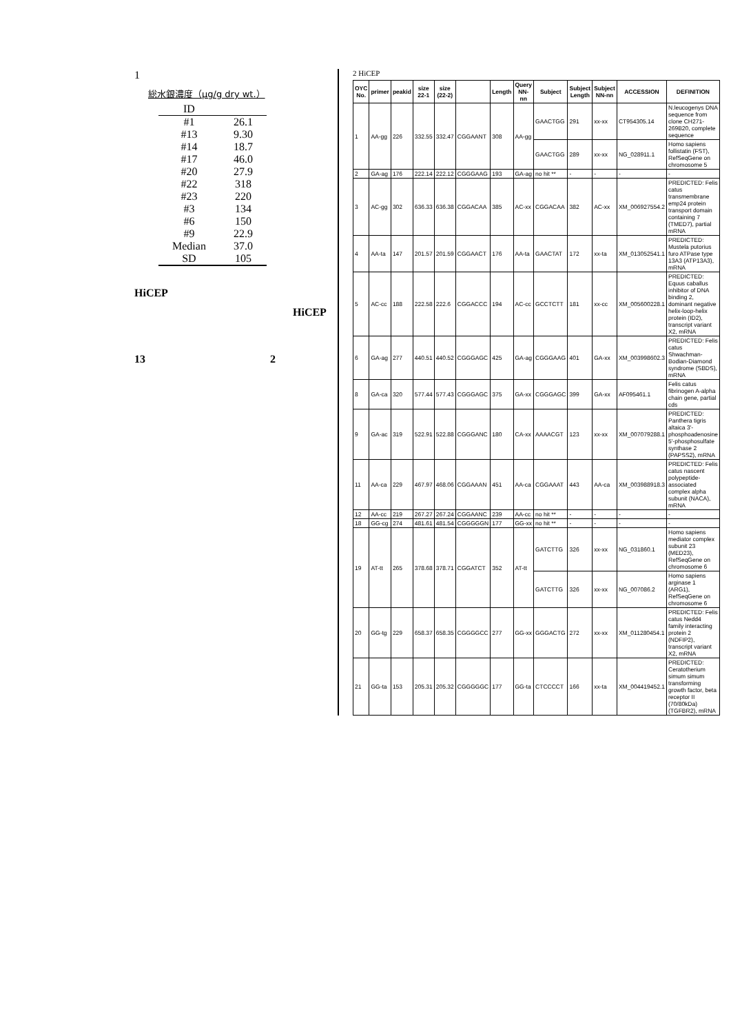1
総水銀濃度（µg/g dry wt.）
| ID | |
| --- | --- |
| #1 | 26.1 |
| #13 | 9.30 |
| #14 | 18.7 |
| #17 | 46.0 |
| #20 | 27.9 |
| #22 | 318 |
| #23 | 220 |
| #3 | 134 |
| #6 | 150 |
| #9 | 22.9 |
| Median | 37.0 |
| SD | 105 |
HiCEP
HiCEP
13 2
2 HiCEP
| OYC No. | primer | peakid | size 22-1 | size (22-2) | | Length | Query NN-nn | Subject | Subject Length | Subject NN-nn | ACCESSION | DEFINITION |
| --- | --- | --- | --- | --- | --- | --- | --- | --- | --- | --- | --- | --- |
| 1 | AA-gg | 226 | 332.55 | 332.47 | CGGAANT | 308 | AA-gg | GAACTGG | 291 | xx-xx | CT954305.14 | N.leucogenys DNA sequence from clone CH271-269B20, complete sequence |
| | | | | | | | | GAACTGG | 289 | xx-xx | NG_028911.1 | Homo sapiens follistatin (FST), RefSeqGene on chromosome 5 |
| 2 | GA-ag | 176 | 222.14 | 222.12 | CGGGAAG | 193 | GA-ag | no hit ** | - | - | - | - |
| 3 | AC-gg | 302 | 636.33 | 636.38 | CGGACAA | 385 | AC-xx | CGGACAA | 382 | AC-xx | XM_006927554.2 | PREDICTED: Felis catus transmembrane emp24 protein transport domain containing 7 (TMED7), partial mRNA |
| 4 | AA-ta | 147 | 201.57 | 201.59 | CGGAACT | 176 | AA-ta | GAACTAT | 172 | xx-ta | XM_013052541.1 | PREDICTED: Mustela putorius furo ATPase type 13A3 (ATP13A3), mRNA |
| 5 | AC-cc | 188 | 222.58 | 222.6 | CGGACCC | 194 | AC-cc | GCCTCTT | 181 | xx-cc | XM_005600228.1 | PREDICTED: Equus caballus inhibitor of DNA binding 2, dominant negative helix-loop-helix protein (ID2), transcript variant X2, mRNA |
| 6 | GA-ag | 277 | 440.51 | 440.52 | CGGGAGC | 425 | GA-ag | CGGGAAG | 401 | GA-xx | XM_003998602.3 | PREDICTED: Felis catus Shwachman-Bodian-Diamond syndrome (SBDS), mRNA |
| 8 | GA-ca | 320 | 577.44 | 577.43 | CGGGAGC | 375 | GA-xx | CGGGAGC | 399 | GA-xx | AF095461.1 | Felis catus fibrinogen A-alpha chain gene, partial cds |
| 9 | GA-ac | 319 | 522.91 | 522.88 | CGGGANC | 180 | CA-xx | AAAACGT | 123 | xx-xx | XM_007079288.1 | PREDICTED: Panthera tigris altaica 3'-phosphoadenosine 5'-phosphosulfate synthase 2 (PAPSS2), mRNA |
| 11 | AA-ca | 229 | 467.97 | 468.06 | CGGAAAN | 451 | AA-ca | CGGAAAT | 443 | AA-ca | XM_003988918.3 | PREDICTED: Felis catus nascent polypeptide-associated complex alpha subunit (NACA), mRNA |
| 12 | AA-cc | 219 | 267.27 | 267.24 | CGGAANC | 239 | AA-cc | no hit ** | - | - | - | - |
| 18 | GG-cg | 274 | 481.61 | 481.54 | CGGGGGN | 177 | GG-xx | no hit ** | - | - | - | - |
| 19 | AT-tt | 265 | 378.68 | 378.71 | CGGATCT | 352 | AT-tt | GATCTTG | 326 | xx-xx | NG_031860.1 | Homo sapiens mediator complex subunit 23 (MED23), RefSeqGene on chromosome 6 |
| | | | | | | | | GATCTTG | 326 | xx-xx | NG_007086.2 | Homo sapiens arginase 1 (ARG1), RefSeqGene on chromosome 6 |
| 20 | GG-tg | 229 | 658.37 | 658.35 | CGGGGCC | 277 | GG-xx | GGGACTG | 272 | xx-xx | XM_011280454.1 | PREDICTED: Felis catus Nedd4 family interacting protein 2 (NDFIP2), transcript variant X2, mRNA |
| 21 | GG-ta | 153 | 205.31 | 205.32 | CGGGGGC | 177 | GG-ta | CTCCCCT | 166 | xx-ta | XM_004419452.1 | PREDICTED: Ceratotherium simum simum transforming growth factor, beta receptor II (70/80kDa) (TGFBR2), mRNA |